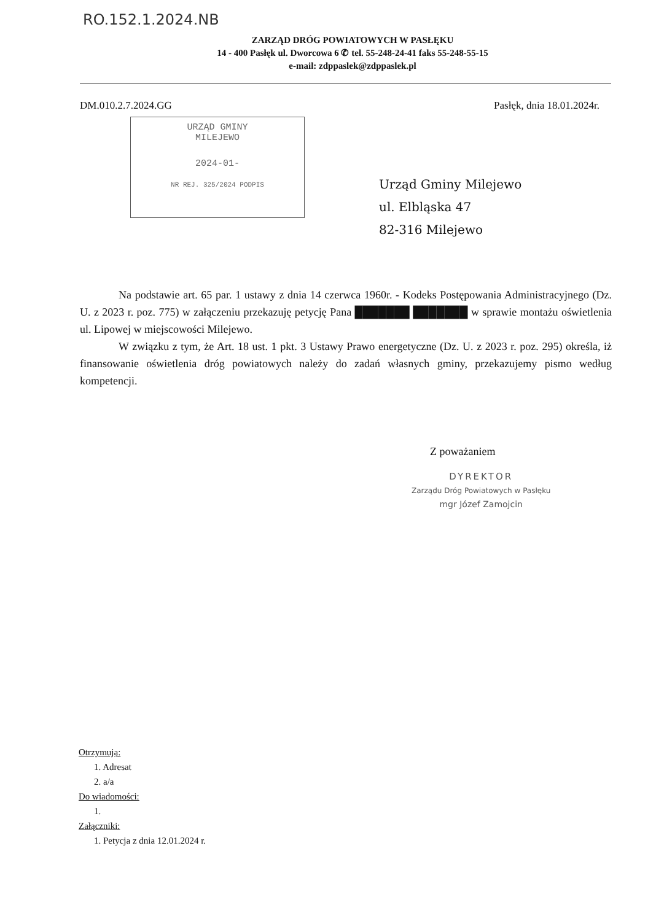RO.152.1.2024.NB
ZARZĄD DRÓG POWIATOWYCH W PASŁĘKU
14 - 400 Pasłęk ul. Dworcowa 6 ✆ tel. 55-248-24-41 faks 55-248-55-15
e-mail: zdppaslek@zdppaslek.pl
DM.010.2.7.2024.GG Pasłęk, dnia 18.01.2024r.
URZĄD GMINY
MILEJEWO
2024-01-
NR REJ. 325/2024 PODPIS
Urząd Gminy Milejewo
ul. Elbląska 47
82-316 Milejewo
Na podstawie art. 65 par. 1 ustawy z dnia 14 czerwca 1960r. - Kodeks Postępowania Administracyjnego (Dz. U. z 2023 r. poz. 775) w załączeniu przekazuję petycję Pana ███████ ███████ w sprawie montażu oświetlenia ul. Lipowej w miejscowości Milejewo.
W związku z tym, że Art. 18 ust. 1 pkt. 3 Ustawy Prawo energetyczne (Dz. U. z 2023 r. poz. 295) określa, iż finansowanie oświetlenia dróg powiatowych należy do zadań własnych gminy, przekazujemy pismo według kompetencji.
Z poważaniem
DYREKTOR
Zarządu Dróg Powiatowych w Pasłęku
mgr Józef Zamojcin
Otrzymują:
1. Adresat
2. a/a
Do wiadomości:
1.
Załączniki:
1. Petycja z dnia 12.01.2024 r.